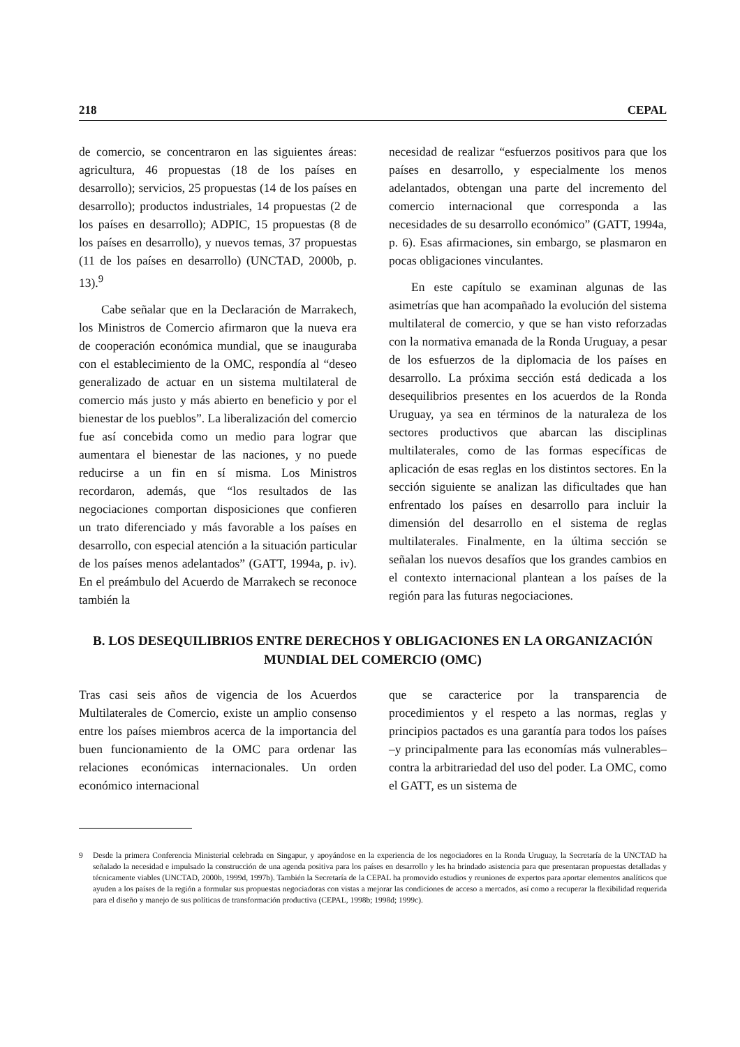218 CEPAL
de comercio, se concentraron en las siguientes áreas: agricultura, 46 propuestas (18 de los países en desarrollo); servicios, 25 propuestas (14 de los países en desarrollo); productos industriales, 14 propuestas (2 de los países en desarrollo); ADPIC, 15 propuestas (8 de los países en desarrollo), y nuevos temas, 37 propuestas (11 de los países en desarrollo) (UNCTAD, 2000b, p. 13).<sup>9</sup>
Cabe señalar que en la Declaración de Marrakech, los Ministros de Comercio afirmaron que la nueva era de cooperación económica mundial, que se inauguraba con el establecimiento de la OMC, respondía al “deseo generalizado de actuar en un sistema multilateral de comercio más justo y más abierto en beneficio y por el bienestar de los pueblos”. La liberalización del comercio fue así concebida como un medio para lograr que aumentara el bienestar de las naciones, y no puede reducirse a un fin en sí misma. Los Ministros recordaron, además, que “los resultados de las negociaciones comportan disposiciones que confieren un trato diferenciado y más favorable a los países en desarrollo, con especial atención a la situación particular de los países menos adelantados” (GATT, 1994a, p. iv). En el preámbulo del Acuerdo de Marrakech se reconoce también la
necesidad de realizar “esfuerzos positivos para que los países en desarrollo, y especialmente los menos adelantados, obtengan una parte del incremento del comercio internacional que corresponda a las necesidades de su desarrollo económico” (GATT, 1994a, p. 6). Esas afirmaciones, sin embargo, se plasmaron en pocas obligaciones vinculantes.
En este capítulo se examinan algunas de las asimetrías que han acompañado la evolución del sistema multilateral de comercio, y que se han visto reforzadas con la normativa emanada de la Ronda Uruguay, a pesar de los esfuerzos de la diplomacia de los países en desarrollo. La próxima sección está dedicada a los desequilibrios presentes en los acuerdos de la Ronda Uruguay, ya sea en términos de la naturaleza de los sectores productivos que abarcan las disciplinas multilaterales, como de las formas específicas de aplicación de esas reglas en los distintos sectores. En la sección siguiente se analizan las dificultades que han enfrentado los países en desarrollo para incluir la dimensión del desarrollo en el sistema de reglas multilaterales. Finalmente, en la última sección se señalan los nuevos desafíos que los grandes cambios en el contexto internacional plantean a los países de la región para las futuras negociaciones.
B. LOS DESEQUILIBRIOS ENTRE DERECHOS Y OBLIGACIONES EN LA ORGANIZACIÓN MUNDIAL DEL COMERCIO (OMC)
Tras casi seis años de vigencia de los Acuerdos Multilaterales de Comercio, existe un amplio consenso entre los países miembros acerca de la importancia del buen funcionamiento de la OMC para ordenar las relaciones económicas internacionales. Un orden económico internacional
que se caracterice por la transparencia de procedimientos y el respeto a las normas, reglas y principios pactados es una garantía para todos los países –y principalmente para las economías más vulnerables– contra la arbitrariedad del uso del poder. La OMC, como el GATT, es un sistema de
9 Desde la primera Conferencia Ministerial celebrada en Singapur, y apoyándose en la experiencia de los negociadores en la Ronda Uruguay, la Secretaría de la UNCTAD ha señalado la necesidad e impulsado la construcción de una agenda positiva para los países en desarrollo y les ha brindado asistencia para que presentaran propuestas detalladas y técnicamente viables (UNCTAD, 2000b, 1999d, 1997b). También la Secretaría de la CEPAL ha promovido estudios y reuniones de expertos para aportar elementos analíticos que ayuden a los países de la región a formular sus propuestas negociadoras con vistas a mejorar las condiciones de acceso a mercados, así como a recuperar la flexibilidad requerida para el diseño y manejo de sus políticas de transformación productiva (CEPAL, 1998b; 1998d; 1999c).